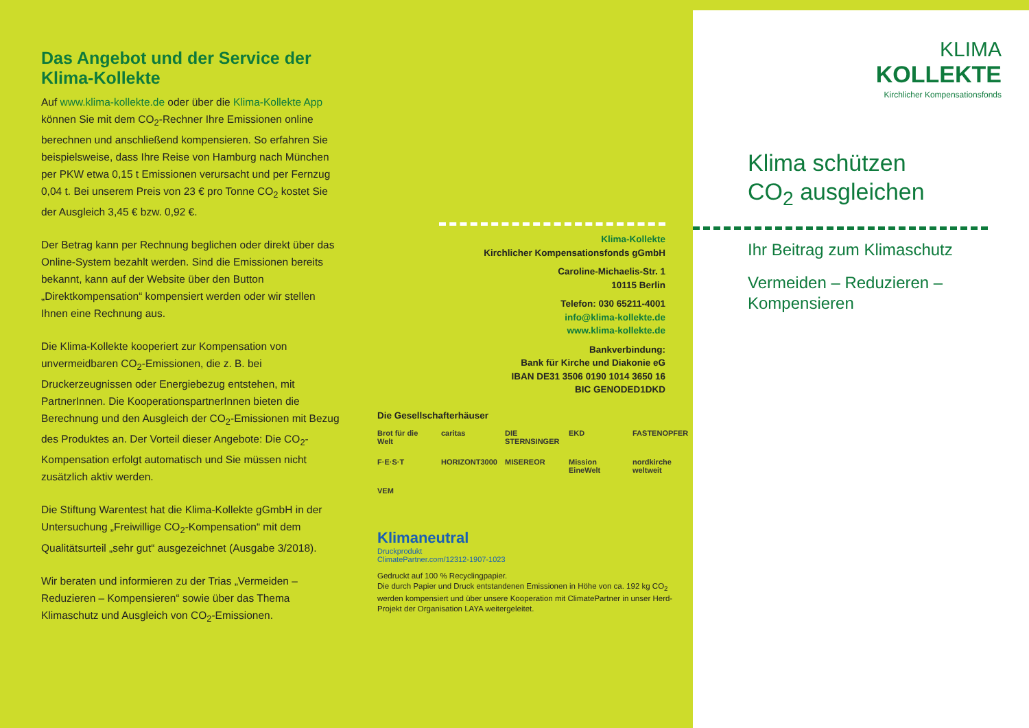Das Angebot und der Service der Klima-Kollekte
Auf www.klima-kollekte.de oder über die Klima-Kollekte App können Sie mit dem CO<sub>2</sub>-Rechner Ihre Emissionen online berechnen und anschließend kompensieren. So erfahren Sie beispielsweise, dass Ihre Reise von Hamburg nach München per PKW etwa 0,15 t Emis­sionen verursacht und per Fernzug 0,04 t. Bei unserem Preis von 23 € pro Tonne CO<sub>2</sub> kostet Sie der Ausgleich 3,45 € bzw. 0,92 €.
Der Betrag kann per Rechnung beglichen oder direkt über das Online-System bezahlt werden. Sind die Emissionen bereits bekannt, kann auf der Website über den Button „Direktkompensation“ kompensiert werden oder wir stellen Ihnen eine Rechnung aus.
Die Klima-Kollekte kooperiert zur Kompensation von unvermeidbaren CO<sub>2</sub>-Emissionen, die z. B. bei Druckerzeugnissen oder Energiebezug entstehen, mit PartnerInnen. Die KooperationspartnerInnen bieten die Berechnung und den Ausgleich der CO<sub>2</sub>-Emissionen mit Bezug des Produktes an. Der Vorteil dieser Angebote: Die CO<sub>2</sub>-Kompensation erfolgt automatisch und Sie müssen nicht zusätzlich aktiv werden.
Die Stiftung Warentest hat die Klima-Kollekte gGmbH in der Untersuchung „Freiwillige CO<sub>2</sub>-Kompensation“ mit dem Qualitätsurteil „sehr gut“ ausgezeichnet (Ausgabe 3/2018).
Wir beraten und informieren zu der Trias „Vermeiden – Reduzieren – Kompensieren“ sowie über das Thema Klimaschutz und Ausgleich von CO<sub>2</sub>-Emissionen.
Klima-Kollekte
Kirchlicher Kompensationsfonds gGmbH
Caroline-Michaelis-Str. 1
10115 Berlin
Telefon: 030 65211-4001
info@klima-kollekte.de
www.klima-kollekte.de
Bankverbindung:
Bank für Kirche und Diakonie eG
IBAN DE31 3506 0190 1014 3650 16
BIC GENODED1DKD
Die Gesellschafterhäuser
Brot für die Welt caritas DIE STERNSINGER EKD FASTENOPFER F·E·S·T HORIZONT3000 MISEREOR Mission EineWelt nordkirche weltweit VEM
Klimaneutral
Druckprodukt
ClimatePartner.com/12312-1907-1023
Gedruckt auf 100 % Recyclingpapier.
Die durch Papier und Druck entstandenen Emissionen in Höhe von ca. 192 kg CO<sub>2</sub> werden kompensiert und über unsere Kooperation mit ClimatePartner in unser Herd-Projekt der Organisation LAYA weitergeleitet.
KLIMA
KOLLEKTE
Kirchlicher Kompensationsfonds
Klima schützen
CO<sub>2</sub> ausgleichen
Ihr Beitrag zum Klimaschutz
Vermeiden – Reduzieren – Kompensieren